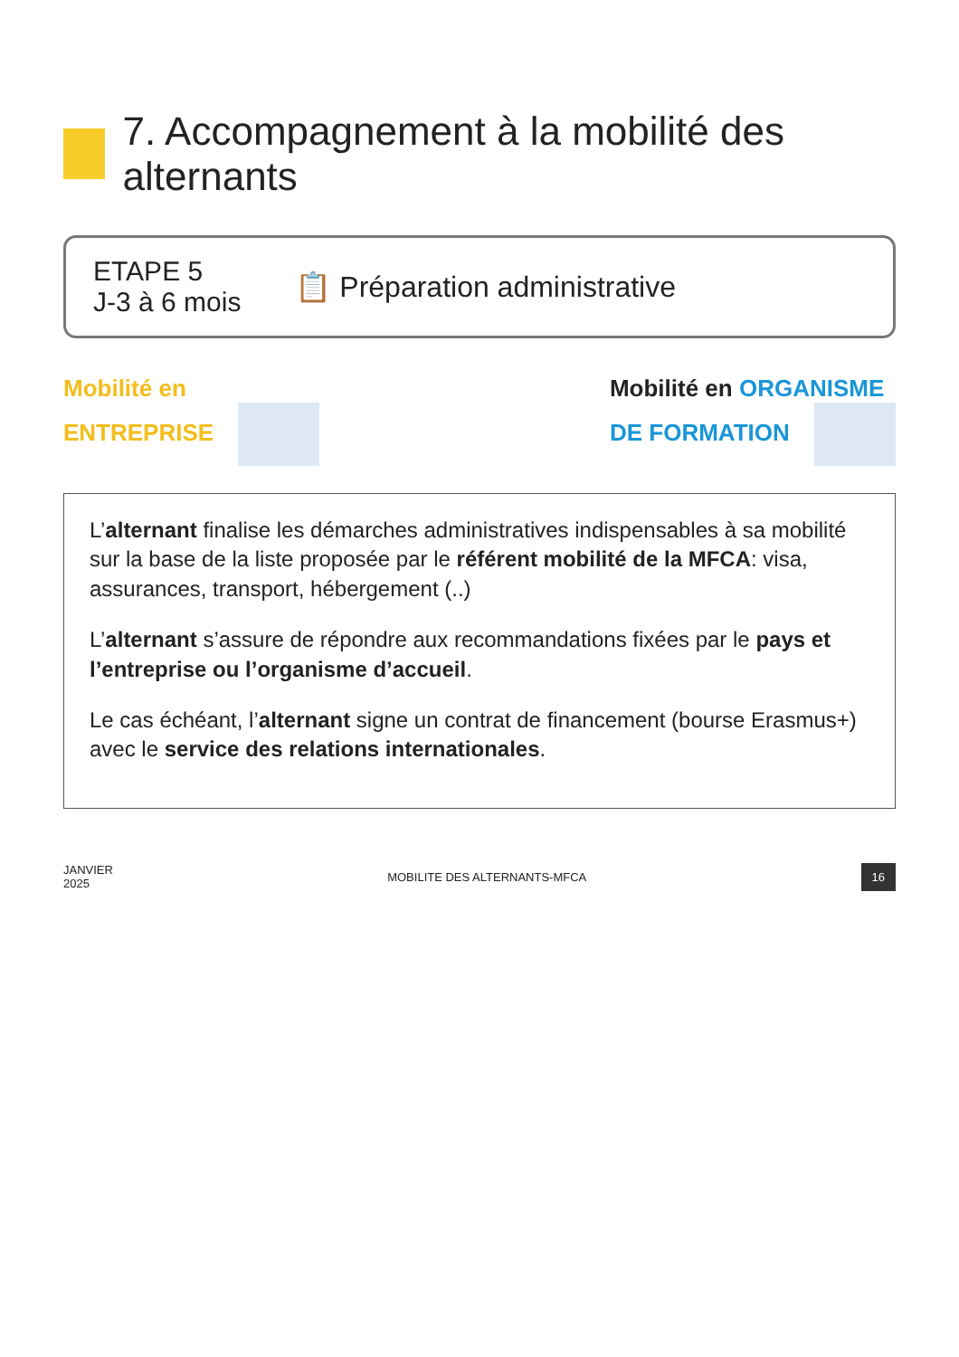7. Accompagnement à la mobilité des alternants
ETAPE 5
J-3 à 6 mois
📋 Préparation administrative
Mobilité en
ENTREPRISE
Mobilité en ORGANISME
DE FORMATION
L’alternant finalise les démarches administratives indispensables à sa mobilité sur la base de la liste proposée par le référent mobilité de la MFCA: visa, assurances, transport, hébergement (..)
L’alternant s’assure de répondre aux recommandations fixées par le pays et l’entreprise ou l’organisme d’accueil.
Le cas échéant, l’alternant signe un contrat de financement (bourse Erasmus+) avec le service des relations internationales.
JANVIER
2025
MOBILITE DES ALTERNANTS-MFCA
16